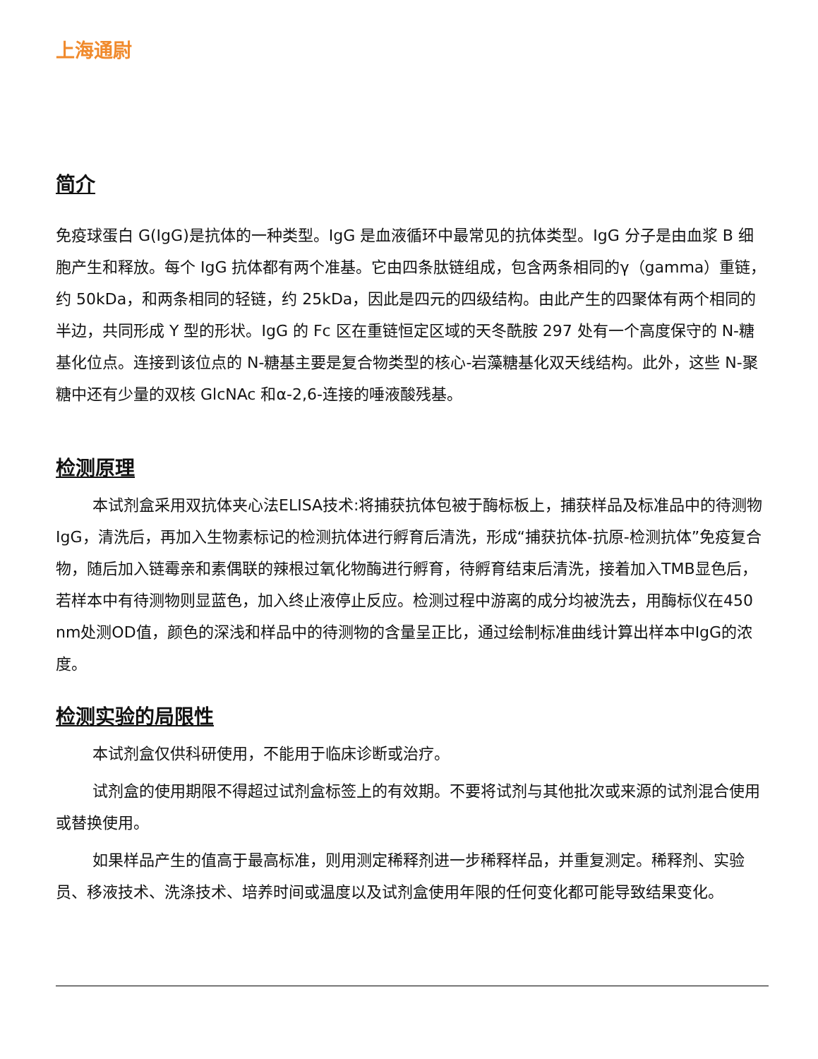上海通尉
简介
免疫球蛋白 G(IgG)是抗体的一种类型。IgG 是血液循环中最常见的抗体类型。IgG 分子是由血浆 B 细胞产生和释放。每个 IgG 抗体都有两个准基。它由四条肽链组成，包含两条相同的γ（gamma）重链，约 50kDa，和两条相同的轻链，约 25kDa，因此是四元的四级结构。由此产生的四聚体有两个相同的半边，共同形成 Y 型的形状。IgG 的 Fc 区在重链恒定区域的天冬酰胺 297 处有一个高度保守的 N-糖基化位点。连接到该位点的 N-糖基主要是复合物类型的核心-岩藻糖基化双天线结构。此外，这些 N-聚糖中还有少量的双核 GlcNAc 和α-2,6-连接的唾液酸残基。
检测原理
本试剂盒采用双抗体夹心法ELISA技术:将捕获抗体包被于酶标板上，捕获样品及标准品中的待测物IgG，清洗后，再加入生物素标记的检测抗体进行孵育后清洗，形成“捕获抗体-抗原-检测抗体”免疫复合物，随后加入链霉亲和素偶联的辣根过氧化物酶进行孵育，待孵育结束后清洗，接着加入TMB显色后，若样本中有待测物则显蓝色，加入终止液停止反应。检测过程中游离的成分均被洗去，用酶标仪在450 nm处测OD值，颜色的深浅和样品中的待测物的含量呈正比，通过绘制标准曲线计算出样本中IgG的浓度。
检测实验的局限性
本试剂盒仅供科研使用，不能用于临床诊断或治疗。
试剂盒的使用期限不得超过试剂盒标签上的有效期。不要将试剂与其他批次或来源的试剂混合使用或替换使用。
如果样品产生的值高于最高标准，则用测定稀释剂进一步稀释样品，并重复测定。稀释剂、实验员、移液技术、洗涤技术、培养时间或温度以及试剂盒使用年限的任何变化都可能导致结果变化。